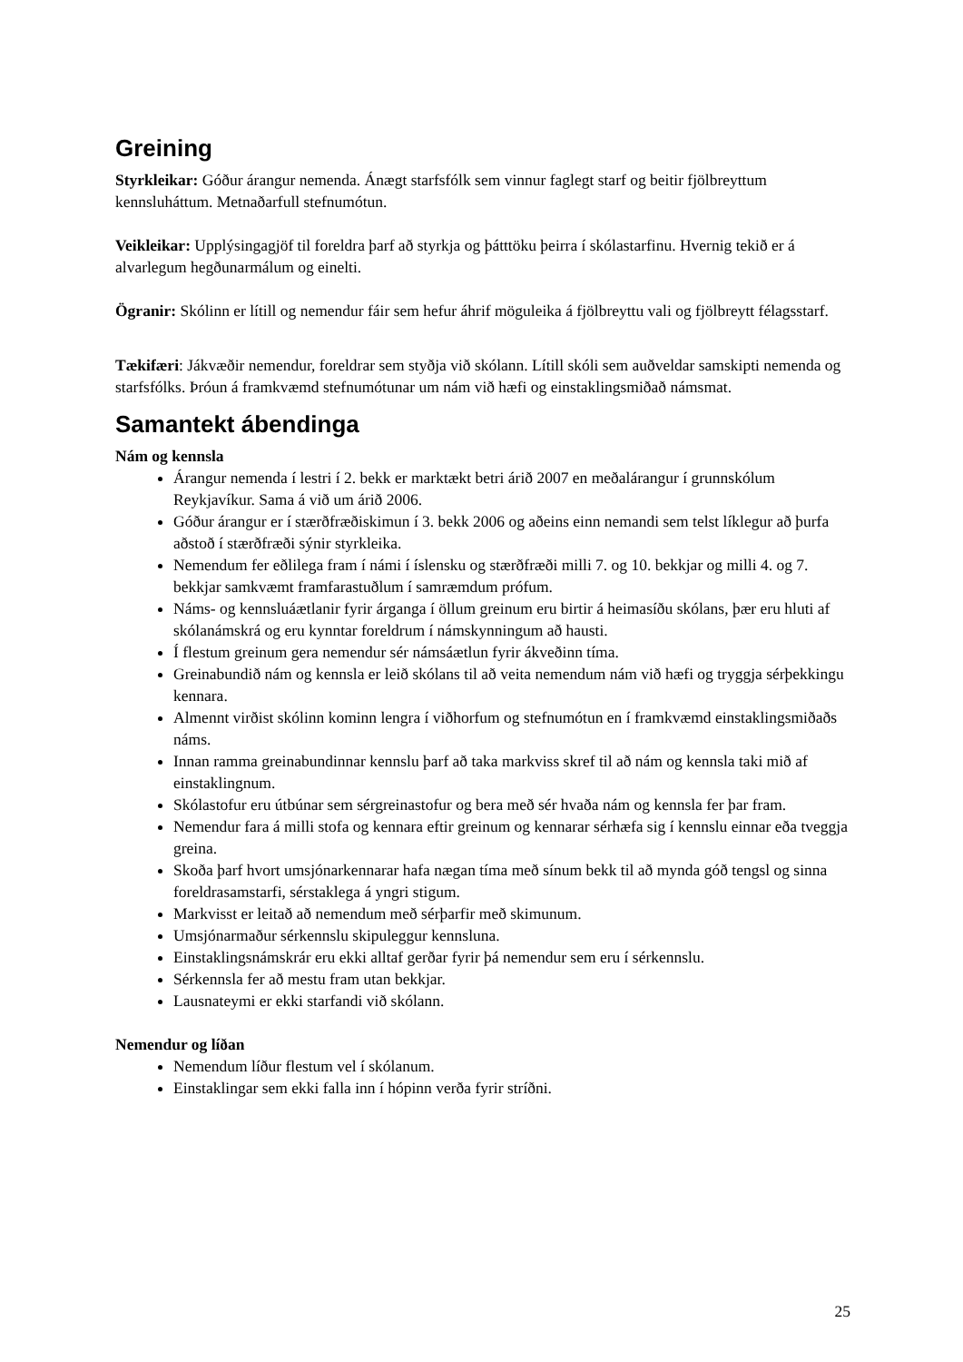Greining
Styrkleikar: Góður árangur nemenda. Ánægt starfsfólk sem vinnur faglegt starf og beitir fjölbreyttum kennsluháttum. Metnaðarfull stefnumótun.
Veikleikar: Upplýsingagjöf til foreldra þarf að styrkja og þátttöku þeirra í skólastarfinu. Hvernig tekið er á alvarlegum hegðunarmálum og einelti.
Ögranir: Skólinn er lítill og nemendur fáir sem hefur áhrif möguleika á fjölbreyttu vali og fjölbreytt félagsstarf.
Tækifæri: Jákvæðir nemendur, foreldrar sem styðja við skólann. Lítill skóli sem auðveldar samskipti nemenda og starfsfólks. Þróun á framkvæmd stefnumótunar um nám við hæfi og einstaklingsmiðað námsmat.
Samantekt ábendinga
Nám og kennsla
Árangur nemenda í lestri í 2. bekk er marktækt betri árið 2007 en meðalárangur í grunnskólum Reykjavíkur. Sama á við um árið 2006.
Góður árangur er í stærðfræðiskimun í 3. bekk 2006 og aðeins einn nemandi sem telst líklegur að þurfa aðstoð í stærðfræði sýnir styrkleika.
Nemendum fer eðlilega fram í námi í íslensku og stærðfræði milli 7. og 10. bekkjar og milli 4. og 7. bekkjar samkvæmt framfarastuðlum í samræmdum prófum.
Náms- og kennsluáætlanir fyrir árganga í öllum greinum eru birtir á heimasíðu skólans, þær eru hluti af skólanámskrá og eru kynntar foreldrum í námskynningum að hausti.
Í flestum greinum gera nemendur sér námsáætlun fyrir ákveðinn tíma.
Greinabundið nám og kennsla er leið skólans til að veita nemendum nám við hæfi og tryggja sérþekkingu kennara.
Almennt virðist skólinn kominn lengra í viðhorfum og stefnumótun en í framkvæmd einstaklingsmiðaðs náms.
Innan ramma greinabundinnar kennslu þarf að taka markviss skref til að nám og kennsla taki mið af einstaklingnum.
Skólastofur eru útbúnar sem sérgreinastofur og bera með sér hvaða nám og kennsla fer þar fram.
Nemendur fara á milli stofa og kennara eftir greinum og kennarar sérhæfa sig í kennslu einnar eða tveggja greina.
Skoða þarf hvort umsjónarkennarar hafa nægan tíma með sínum bekk til að mynda góð tengsl og sinna foreldrasamstarfi, sérstaklega á yngri stigum.
Markvisst er leitað að nemendum með sérþarfir með skimunum.
Umsjónarmaður sérkennslu skipuleggur kennsluna.
Einstaklingsnámskrár eru ekki alltaf gerðar fyrir þá nemendur sem eru í sérkennslu.
Sérkennsla fer að mestu fram utan bekkjar.
Lausnateymi er ekki starfandi við skólann.
Nemendur og líðan
Nemendum líður flestum vel í skólanum.
Einstaklingar sem ekki falla inn í hópinn verða fyrir stríðni.
25